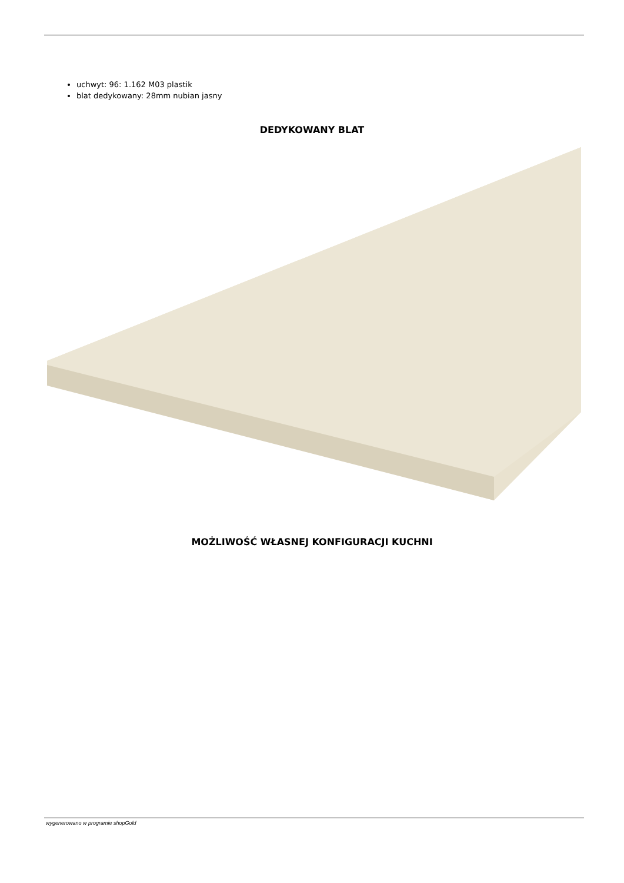uchwyt: 96: 1.162 M03 plastik
blat dedykowany: 28mm nubian jasny
DEDYKOWANY BLAT
MOŻLIWOŚĆ WŁASNEJ KONFIGURACJI KUCHNI
wygenerowano w programie shopGold